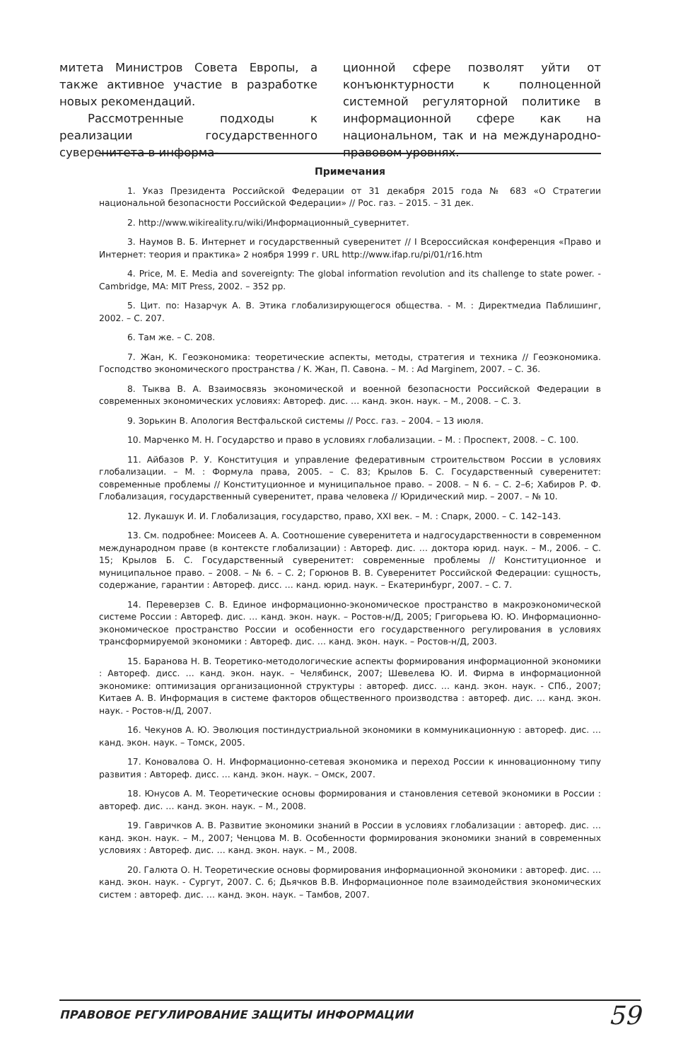митета Министров Совета Европы, а также активное участие в разработке новых рекомендаций.
Рассмотренные подходы к реализации государственного суверенитета в информа-
ционной сфере позволят уйти от конъюнктурности к полноценной системной регуляторной политике в информационной сфере как на национальном, так и на международно-правовом уровнях.
Примечания
1. Указ Президента Российской Федерации от 31 декабря 2015 года № 683 «О Стратегии национальной безопасности Российской Федерации» // Рос. газ. – 2015. – 31 дек.
2. http://www.wikireality.ru/wiki/Информационный_сувернитет.
3. Наумов В. Б. Интернет и государственный суверенитет // I Всероссийская конференция «Право и Интернет: теория и практика» 2 ноября 1999 г. URL http://www.ifap.ru/pi/01/r16.htm
4. Price, M. E. Media and sovereignty: The global information revolution and its challenge to state power. - Cambridge, MA: MIT Press, 2002. – 352 pp.
5. Цит. по: Назарчук А. В. Этика глобализирующегося общества. - М. : Директмедиа Паблишинг, 2002. – С. 207.
6. Там же. – С. 208.
7. Жан, К. Геоэкономика: теоретические аспекты, методы, стратегия и техника // Геоэкономика. Господство экономического пространства / К. Жан, П. Савона. – М. : Ad Marginem, 2007. – С. 36.
8. Тыква В. А. Взаимосвязь экономической и военной безопасности Российской Федерации в современных экономических условиях: Автореф. дис. … канд. экон. наук. – М., 2008. – С. 3.
9. Зорькин В. Апология Вестфальской системы // Росс. газ. – 2004. – 13 июля.
10. Марченко М. Н. Государство и право в условиях глобализации. – М. : Проспект, 2008. – С. 100.
11. Айбазов Р. У. Конституция и управление федеративным строительством России в условиях глобализации. – М. : Формула права, 2005. – С. 83; Крылов Б. С. Государственный суверенитет: современные проблемы // Конституционное и муниципальное право. – 2008. – N 6. – С. 2–6; Хабиров Р. Ф. Глобализация, государственный суверенитет, права человека // Юридический мир. – 2007. – № 10.
12. Лукашук И. И. Глобализация, государство, право, XXI век. – М. : Спарк, 2000. – С. 142–143.
13. См. подробнее: Моисеев А. А. Соотношение суверенитета и надгосударственности в современном международном праве (в контексте глобализации) : Автореф. дис. … доктора юрид. наук. – М., 2006. – С. 15; Крылов Б. С. Государственный суверенитет: современные проблемы // Конституционное и муниципальное право. – 2008. – № 6. – С. 2; Горюнов В. В. Суверенитет Российской Федерации: сущность, содержание, гарантии : Автореф. дисс. … канд. юрид. наук. – Екатеринбург, 2007. – С. 7.
14. Переверзев С. В. Единое информационно-экономическое пространство в макроэкономической системе России : Автореф. дис. … канд. экон. наук. – Ростов-н/Д, 2005; Григорьева Ю. Ю. Информационно-экономическое пространство России и особенности его государственного регулирования в условиях трансформируемой экономики : Автореф. дис. … канд. экон. наук. – Ростов-н/Д, 2003.
15. Баранова Н. В. Теоретико-методологические аспекты формирования информационной экономики : Автореф. дисс. … канд. экон. наук. – Челябинск, 2007; Шевелева Ю. И. Фирма в информационной экономике: оптимизация организационной структуры : автореф. дисс. … канд. экон. наук. - СПб., 2007; Китаев А. В. Информация в системе факторов общественного производства : автореф. дис. … канд. экон. наук. - Ростов-н/Д, 2007.
16. Чекунов А. Ю. Эволюция постиндустриальной экономики в коммуникационную : автореф. дис. … канд. экон. наук. – Томск, 2005.
17. Коновалова О. Н. Информационно-сетевая экономика и переход России к инновационному типу развития : Автореф. дисс. … канд. экон. наук. – Омск, 2007.
18. Юнусов А. М. Теоретические основы формирования и становления сетевой экономики в России : автореф. дис. … канд. экон. наук. – М., 2008.
19. Гавричков А. В. Развитие экономики знаний в России в условиях глобализации : автореф. дис. … канд. экон. наук. – М., 2007; Ченцова М. В. Особенности формирования экономики знаний в современных условиях : Автореф. дис. … канд. экон. наук. – М., 2008.
20. Галюта О. Н. Теоретические основы формирования информационной экономики : автореф. дис. … канд. экон. наук. - Сургут, 2007. С. 6; Дьячков В.В. Информационное поле взаимодействия экономических систем : автореф. дис. … канд. экон. наук. – Тамбов, 2007.
ПРАВОВОЕ РЕГУЛИРОВАНИЕ ЗАЩИТЫ ИНФОРМАЦИИ 59